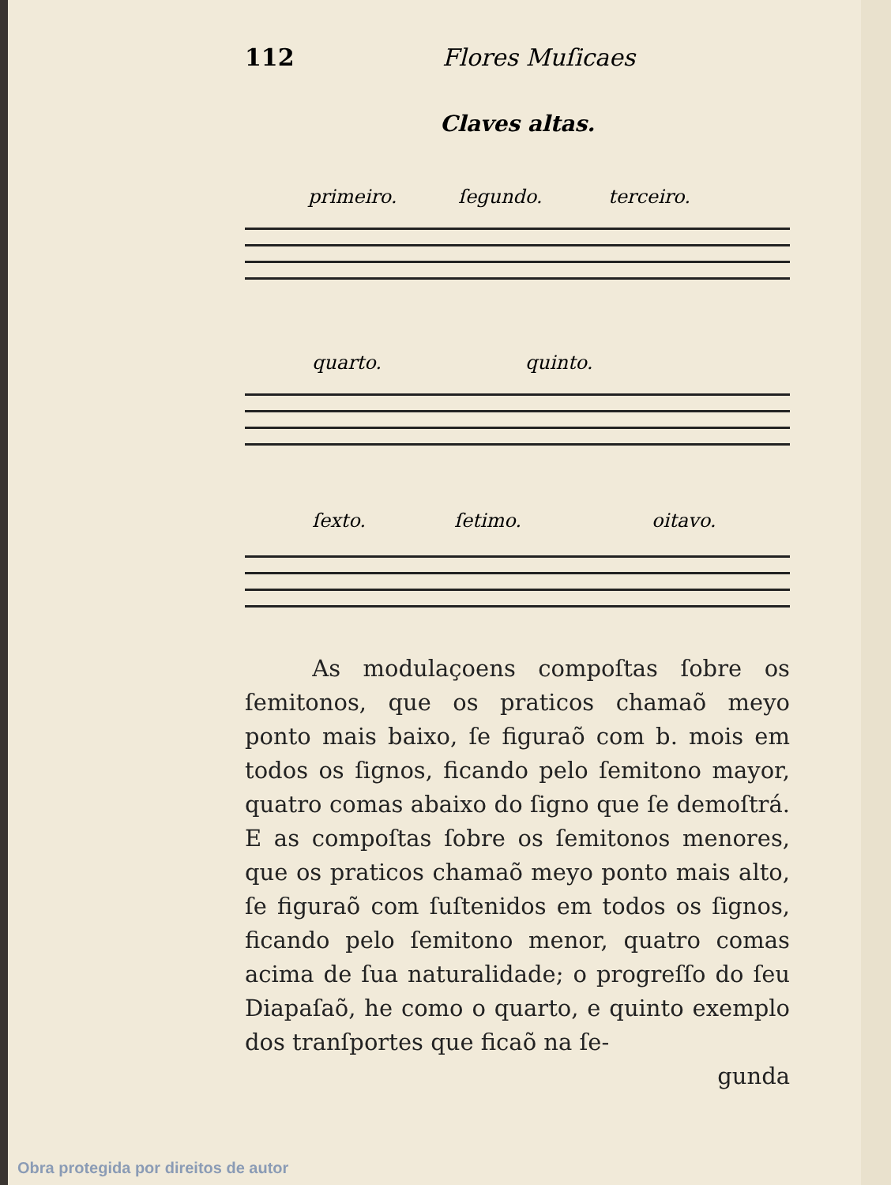112 Flores Muſicaes
Claves altas.
primeiro. ſegundo. terceiro.
quarto. quinto.
ſexto. ſetimo. oitavo.
As modulaçoens compoſtas ſobre os ſemitonos, que os praticos chamaõ meyo ponto mais baixo, ſe figuraõ com b. mois em todos os ſignos, ficando pelo ſemitono mayor, quatro comas abaixo do ſigno que ſe demoſtrá. E as compoſtas ſobre os ſemitonos menores, que os praticos chamaõ meyo ponto mais alto, ſe figuraõ com ſuſtenidos em todos os ſignos, ficando pelo ſemitono menor, quatro comas acima de ſua naturalidade; o progreſſo do ſeu Diapaſaõ, he como o quarto, e quinto exemplo dos tranſportes que ficaõ na ſe-
gunda
Obra protegida por direitos de autor